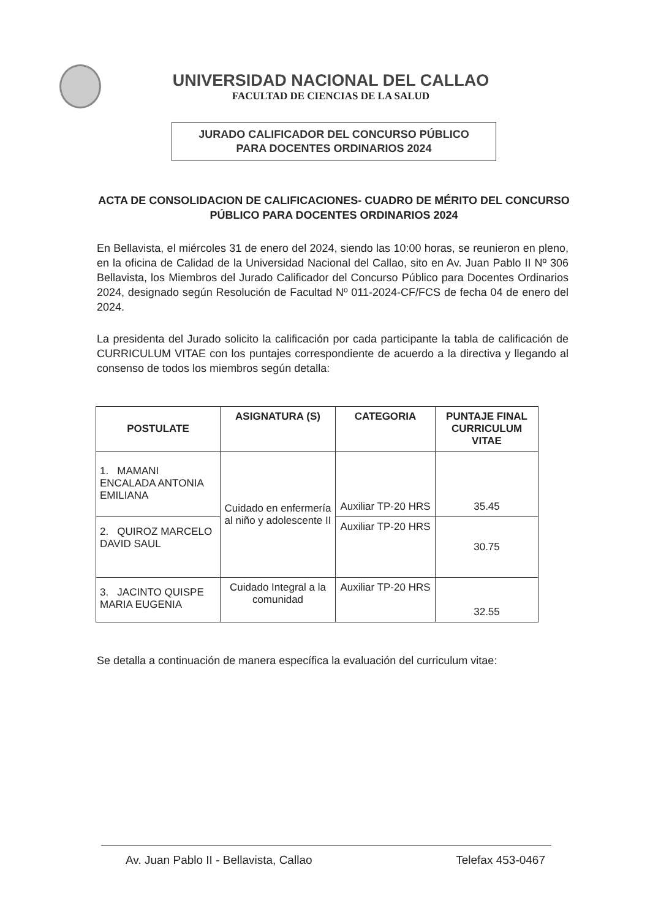UNIVERSIDAD NACIONAL DEL CALLAO
FACULTAD DE CIENCIAS DE LA SALUD
JURADO CALIFICADOR DEL CONCURSO PÚBLICO
PARA DOCENTES ORDINARIOS 2024
ACTA DE CONSOLIDACION DE CALIFICACIONES- CUADRO DE MÉRITO DEL CONCURSO PÚBLICO PARA DOCENTES ORDINARIOS 2024
En Bellavista, el miércoles 31 de enero del 2024, siendo las 10:00 horas, se reunieron en pleno, en la oficina de Calidad de la Universidad Nacional del Callao, sito en Av. Juan Pablo II Nº 306 Bellavista, los Miembros del Jurado Calificador del Concurso Público para Docentes Ordinarios 2024, designado según Resolución de Facultad Nº 011-2024-CF/FCS de fecha 04 de enero del 2024.
La presidenta del Jurado solicito la calificación por cada participante la tabla de calificación de CURRICULUM VITAE con los puntajes correspondiente de acuerdo a la directiva y llegando al consenso de todos los miembros según detalla:
| POSTULATE | ASIGNATURA (S) | CATEGORIA | PUNTAJE FINAL CURRICULUM VITAE |
| --- | --- | --- | --- |
| 1. MAMANI ENCALADA ANTONIA EMILIANA | Cuidado en enfermería al niño y adolescente II | Auxiliar TP-20 HRS | 35.45 |
| 2. QUIROZ MARCELO DAVID SAUL | | Auxiliar TP-20 HRS | 30.75 |
| 3. JACINTO QUISPE MARIA EUGENIA | Cuidado Integral a la comunidad | Auxiliar TP-20 HRS | 32.55 |
Se detalla a continuación de manera específica la evaluación del curriculum vitae:
Av. Juan Pablo II - Bellavista, Callao Telefax 453-0467